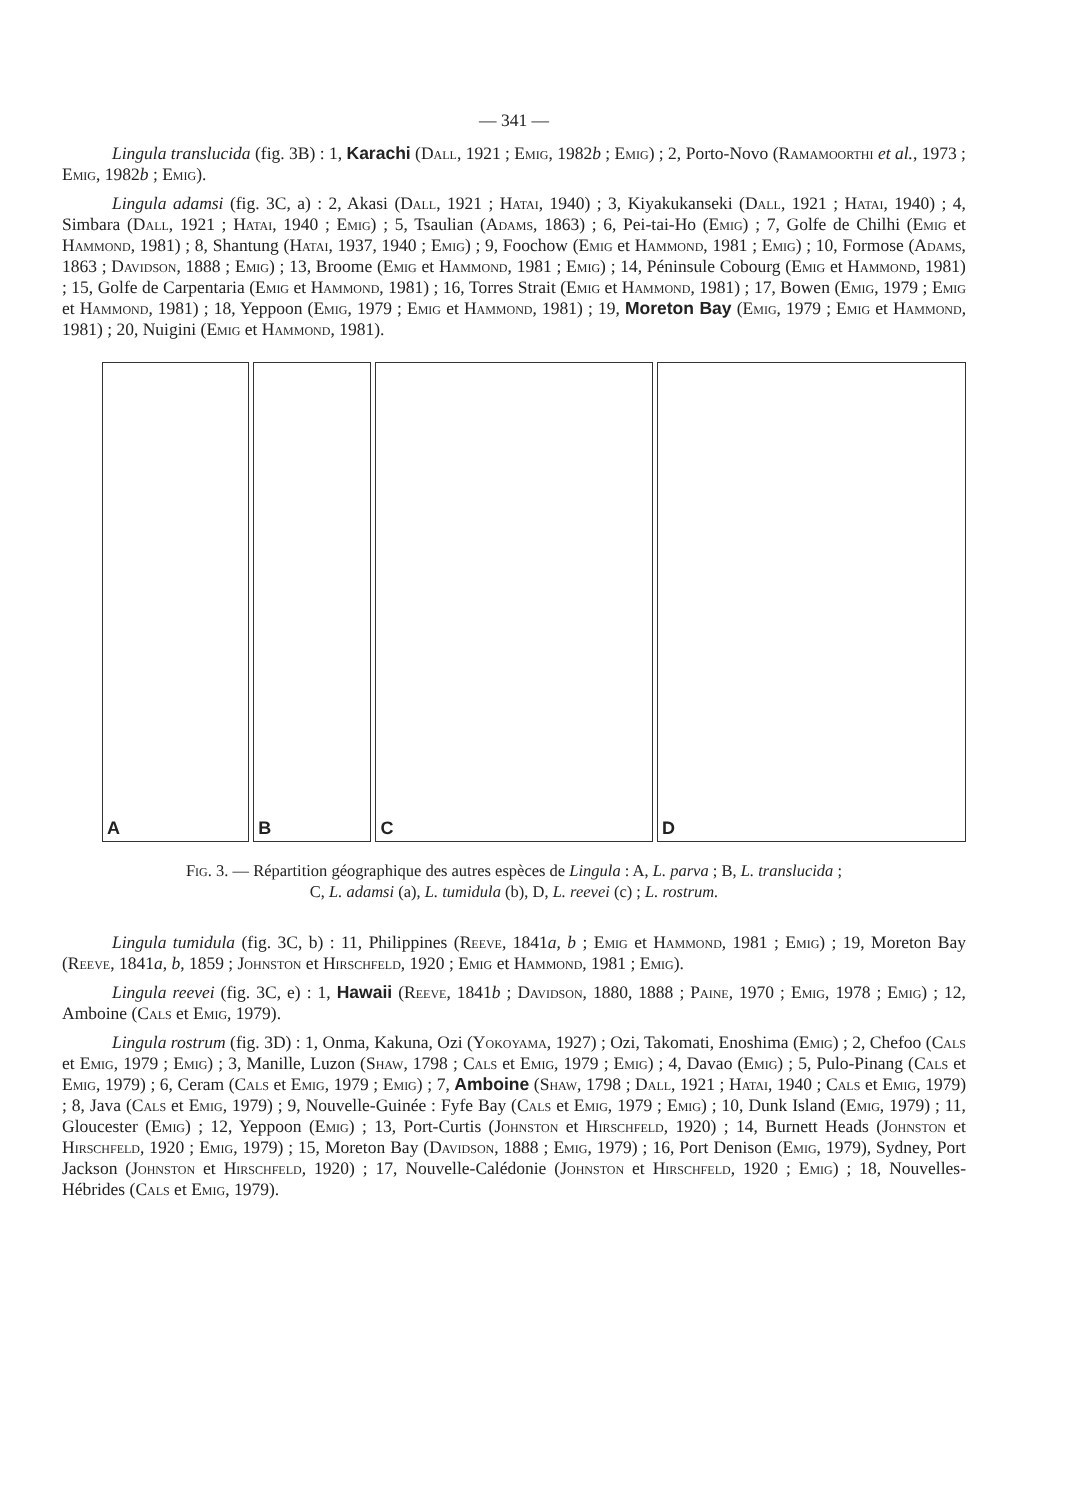— 341 —
Lingula translucida (fig. 3B) : 1, Karachi (Dall, 1921 ; Emig, 1982b ; Emig) ; 2, Porto-Novo (Ramamoorthi et al., 1973 ; Emig, 1982b ; Emig).
Lingula adamsi (fig. 3C, a) : 2, Akasi (Dall, 1921 ; Hatai, 1940) ; 3, Kiyakukanseki (Dall, 1921 ; Hatai, 1940) ; 4, Simbara (Dall, 1921 ; Hatai, 1940 ; Emig) ; 5, Tsaulian (Adams, 1863) ; 6, Pei-tai-Ho (Emig) ; 7, Golfe de Chilhi (Emig et Hammond, 1981) ; 8, Shantung (Hatai, 1937, 1940 ; Emig) ; 9, Foochow (Emig et Hammond, 1981 ; Emig) ; 10, Formose (Adams, 1863 ; Davidson, 1888 ; Emig) ; 13, Broome (Emig et Hammond, 1981 ; Emig) ; 14, Péninsule Cobourg (Emig et Hammond, 1981) ; 15, Golfe de Carpentaria (Emig et Hammond, 1981) ; 16, Torres Strait (Emig et Hammond, 1981) ; 17, Bowen (Emig, 1979 ; Emig et Hammond, 1981) ; 18, Yeppoon (Emig, 1979 ; Emig et Hammond, 1981) ; 19, Moreton Bay (Emig, 1979 ; Emig et Hammond, 1981) ; 20, Nuigini (Emig et Hammond, 1981).
A
B
C
D
Fig. 3. — Répartition géographique des autres espèces de Lingula : A, L. parva ; B, L. translucida ;
C, L. adamsi (a), L. tumidula (b), D, L. reevei (c) ; L. rostrum.
Lingula tumidula (fig. 3C, b) : 11, Philippines (Reeve, 1841a, b ; Emig et Hammond, 1981 ; Emig) ; 19, Moreton Bay (Reeve, 1841a, b, 1859 ; Johnston et Hirschfeld, 1920 ; Emig et Hammond, 1981 ; Emig).
Lingula reevei (fig. 3C, e) : 1, Hawaii (Reeve, 1841b ; Davidson, 1880, 1888 ; Paine, 1970 ; Emig, 1978 ; Emig) ; 12, Amboine (Cals et Emig, 1979).
Lingula rostrum (fig. 3D) : 1, Onma, Kakuna, Ozi (Yokoyama, 1927) ; Ozi, Takomati, Enoshima (Emig) ; 2, Chefoo (Cals et Emig, 1979 ; Emig) ; 3, Manille, Luzon (Shaw, 1798 ; Cals et Emig, 1979 ; Emig) ; 4, Davao (Emig) ; 5, Pulo-Pinang (Cals et Emig, 1979) ; 6, Ceram (Cals et Emig, 1979 ; Emig) ; 7, Amboine (Shaw, 1798 ; Dall, 1921 ; Hatai, 1940 ; Cals et Emig, 1979) ; 8, Java (Cals et Emig, 1979) ; 9, Nouvelle-Guinée : Fyfe Bay (Cals et Emig, 1979 ; Emig) ; 10, Dunk Island (Emig, 1979) ; 11, Gloucester (Emig) ; 12, Yeppoon (Emig) ; 13, Port-Curtis (Johnston et Hirschfeld, 1920) ; 14, Burnett Heads (Johnston et Hirschfeld, 1920 ; Emig, 1979) ; 15, Moreton Bay (Davidson, 1888 ; Emig, 1979) ; 16, Port Denison (Emig, 1979), Sydney, Port Jackson (Johnston et Hirschfeld, 1920) ; 17, Nouvelle-Calédonie (Johnston et Hirschfeld, 1920 ; Emig) ; 18, Nouvelles-Hébrides (Cals et Emig, 1979).